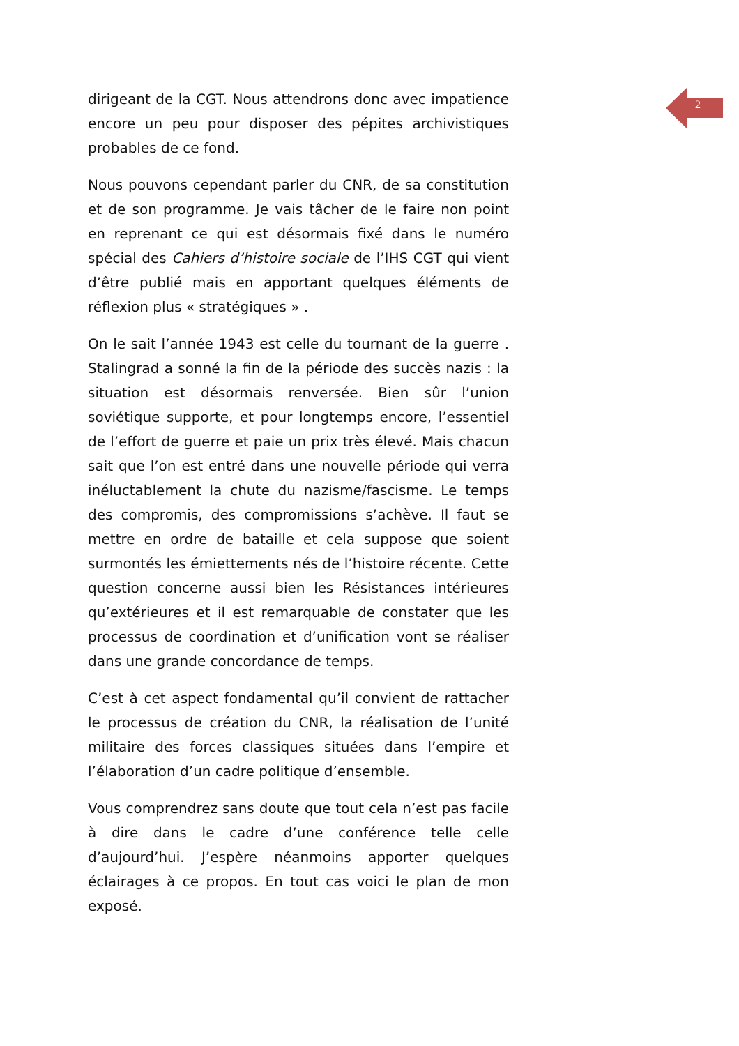2
dirigeant de la CGT. Nous attendrons donc avec impatience encore un peu pour disposer des pépites archivistiques probables de ce fond.
Nous pouvons cependant parler du CNR, de sa constitution et de son programme. Je vais tâcher de le faire non point en reprenant ce qui est désormais fixé dans le numéro spécial des Cahiers d’histoire sociale de l’IHS CGT qui vient d’être publié mais en apportant quelques éléments de réflexion plus « stratégiques » .
On le sait l’année 1943 est celle du tournant de la guerre . Stalingrad a sonné la fin de la période des succès nazis : la situation est désormais renversée. Bien sûr l’union soviétique supporte, et pour longtemps encore, l’essentiel de l’effort de guerre et paie un prix très élevé. Mais chacun sait que l’on est entré dans une nouvelle période qui verra inéluctablement la chute du nazisme/fascisme. Le temps des compromis, des compromissions s’achève. Il faut se mettre en ordre de bataille et cela suppose que soient surmontés les émiettements nés de l’histoire récente. Cette question concerne aussi bien les Résistances intérieures qu’extérieures et il est remarquable de constater que les processus de coordination et d’unification vont se réaliser dans une grande concordance de temps.
C’est à cet aspect fondamental qu’il convient de rattacher le processus de création du CNR, la réalisation de l’unité militaire des forces classiques situées dans l’empire et l’élaboration d’un cadre politique d’ensemble.
Vous comprendrez sans doute que tout cela n’est pas facile à dire dans le cadre d’une conférence telle celle d’aujourd’hui. J’espère néanmoins apporter quelques éclairages à ce propos. En tout cas voici le plan de mon exposé.